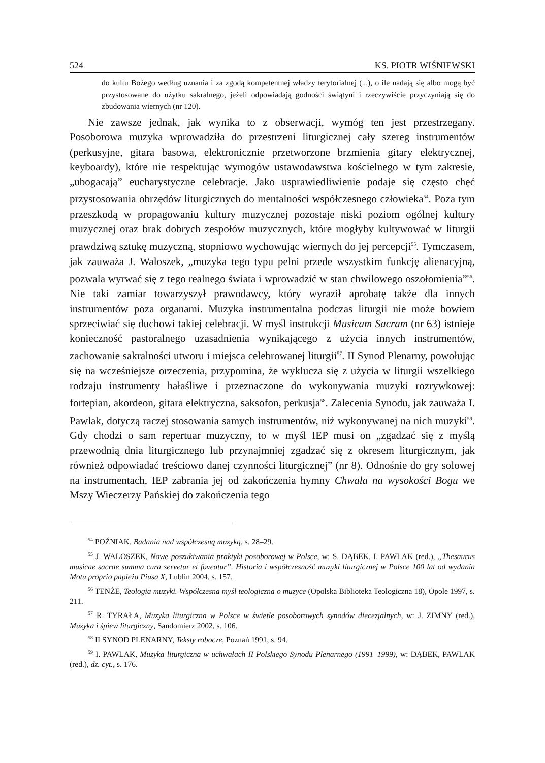524 KS. PIOTR WIŚNIEWSKI
do kultu Bożego według uznania i za zgodą kompetentnej władzy terytorialnej (...), o ile nadają się albo mogą być przystosowane do użytku sakralnego, jeżeli odpowiadają godności świątyni i rzeczywiście przyczyniają się do zbudowania wiernych (nr 120).
Nie zawsze jednak, jak wynika to z obserwacji, wymóg ten jest przestrzegany. Posoborowa muzyka wprowadziła do przestrzeni liturgicznej cały szereg instrumentów (perkusyjne, gitara basowa, elektronicznie przetworzone brzmienia gitary elektrycznej, keyboardy), które nie respektując wymogów ustawodawstwa kościelnego w tym zakresie, „ubogacają” eucharystyczne celebracje. Jako usprawiedliwienie podaje się często chęć przystosowania obrzędów liturgicznych do mentalności współczesnego człowieka<sup>54</sup>. Poza tym przeszkodą w propagowaniu kultury muzycznej pozostaje niski poziom ogólnej kultury muzycznej oraz brak dobrych zespołów muzycznych, które mogłyby kultywować w liturgii prawdziwą sztukę muzyczną, stopniowo wychowując wiernych do jej percepcji<sup>55</sup>. Tymczasem, jak zauważa J. Waloszek, „muzyka tego typu pełni przede wszystkim funkcję alienacyjną, pozwala wyrwać się z tego realnego świata i wprowadzić w stan chwilowego oszołomienia”<sup>56</sup>. Nie taki zamiar towarzyszył prawodawcy, który wyraził aprobatę także dla innych instrumentów poza organami. Muzyka instrumentalna podczas liturgii nie może bowiem sprzeciwiać się duchowi takiej celebracji. W myśl instrukcji Musicam Sacram (nr 63) istnieje konieczność pastoralnego uzasadnienia wynikającego z użycia innych instrumentów, zachowanie sakralności utworu i miejsca celebrowanej liturgii<sup>57</sup>. II Synod Plenarny, powołując się na wcześniejsze orzeczenia, przypomina, że wyklucza się z użycia w liturgii wszelkiego rodzaju instrumenty hałaśliwe i przeznaczone do wykonywania muzyki rozrywkowej: fortepian, akordeon, gitara elektryczna, saksofon, perkusja<sup>58</sup>. Zalecenia Synodu, jak zauważa I. Pawlak, dotyczą raczej stosowania samych instrumentów, niż wykonywanej na nich muzyki<sup>59</sup>. Gdy chodzi o sam repertuar muzyczny, to w myśl IEP musi on „zgadzać się z myślą przewodnią dnia liturgicznego lub przynajmniej zgadzać się z okresem liturgicznym, jak również odpowiadać treściowo danej czynności liturgicznej” (nr 8). Odnośnie do gry solowej na instrumentach, IEP zabrania jej od zakończenia hymny Chwała na wysokości Bogu we Mszy Wieczerzy Pańskiej do zakończenia tego
<sup>54</sup> POŹNIAK, Badania nad współczesną muzyką, s. 28–29.
<sup>55</sup> J. WALOSZEK, Nowe poszukiwania praktyki posoborowej w Polsce, w: S. DĄBEK, I. PAWLAK (red.), „Thesaurus musicae sacrae summa cura servetur et foveatur”. Historia i współczesność muzyki liturgicznej w Polsce 100 lat od wydania Motu proprio papieża Piusa X, Lublin 2004, s. 157.
<sup>56</sup> TENŻE, Teologia muzyki. Współczesna myśl teologiczna o muzyce (Opolska Biblioteka Teologiczna 18), Opole 1997, s. 211.
<sup>57</sup> R. TYRAŁA, Muzyka liturgiczna w Polsce w świetle posoborowych synodów diecezjalnych, w: J. ZIMNY (red.), Muzyka i śpiew liturgiczny, Sandomierz 2002, s. 106.
<sup>58</sup> II SYNOD PLENARNY, Teksty robocze, Poznań 1991, s. 94.
<sup>59</sup> I. PAWLAK, Muzyka liturgiczna w uchwałach II Polskiego Synodu Plenarnego (1991–1999), w: DĄBEK, PAWLAK (red.), dz. cyt., s. 176.